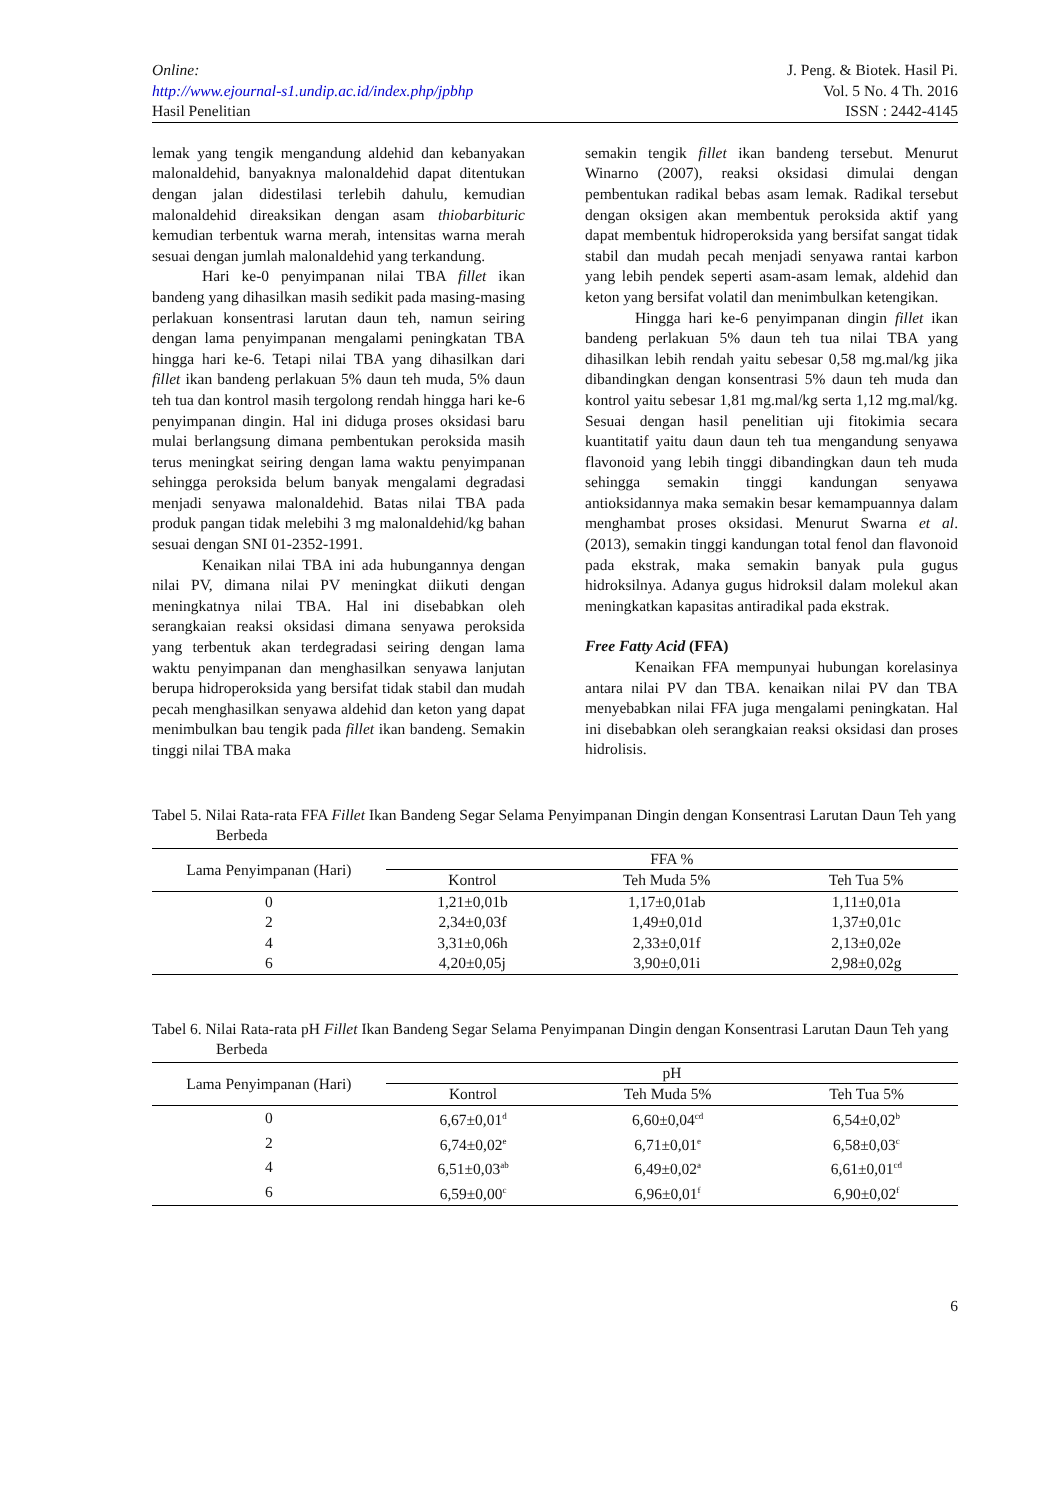Online:
http://www.ejournal-s1.undip.ac.id/index.php/jpbhp
Hasil Penelitian
J. Peng. & Biotek. Hasil Pi.
Vol. 5 No. 4 Th. 2016
ISSN : 2442-4145
lemak yang tengik mengandung aldehid dan kebanyakan malonaldehid, banyaknya malonaldehid dapat ditentukan dengan jalan didestilasi terlebih dahulu, kemudian malonaldehid direaksikan dengan asam thiobarbituric kemudian terbentuk warna merah, intensitas warna merah sesuai dengan jumlah malonaldehid yang terkandung.
Hari ke-0 penyimpanan nilai TBA fillet ikan bandeng yang dihasilkan masih sedikit pada masing-masing perlakuan konsentrasi larutan daun teh, namun seiring dengan lama penyimpanan mengalami peningkatan TBA hingga hari ke-6. Tetapi nilai TBA yang dihasilkan dari fillet ikan bandeng perlakuan 5% daun teh muda, 5% daun teh tua dan kontrol masih tergolong rendah hingga hari ke-6 penyimpanan dingin. Hal ini diduga proses oksidasi baru mulai berlangsung dimana pembentukan peroksida masih terus meningkat seiring dengan lama waktu penyimpanan sehingga peroksida belum banyak mengalami degradasi menjadi senyawa malonaldehid. Batas nilai TBA pada produk pangan tidak melebihi 3 mg malonaldehid/kg bahan sesuai dengan SNI 01-2352-1991.
Kenaikan nilai TBA ini ada hubungannya dengan nilai PV, dimana nilai PV meningkat diikuti dengan meningkatnya nilai TBA. Hal ini disebabkan oleh serangkaian reaksi oksidasi dimana senyawa peroksida yang terbentuk akan terdegradasi seiring dengan lama waktu penyimpanan dan menghasilkan senyawa lanjutan berupa hidroperoksida yang bersifat tidak stabil dan mudah pecah menghasilkan senyawa aldehid dan keton yang dapat menimbulkan bau tengik pada fillet ikan bandeng. Semakin tinggi nilai TBA maka
semakin tengik fillet ikan bandeng tersebut. Menurut Winarno (2007), reaksi oksidasi dimulai dengan pembentukan radikal bebas asam lemak. Radikal tersebut dengan oksigen akan membentuk peroksida aktif yang dapat membentuk hidroperoksida yang bersifat sangat tidak stabil dan mudah pecah menjadi senyawa rantai karbon yang lebih pendek seperti asam-asam lemak, aldehid dan keton yang bersifat volatil dan menimbulkan ketengikan.
Hingga hari ke-6 penyimpanan dingin fillet ikan bandeng perlakuan 5% daun teh tua nilai TBA yang dihasilkan lebih rendah yaitu sebesar 0,58 mg.mal/kg jika dibandingkan dengan konsentrasi 5% daun teh muda dan kontrol yaitu sebesar 1,81 mg.mal/kg serta 1,12 mg.mal/kg. Sesuai dengan hasil penelitian uji fitokimia secara kuantitatif yaitu daun daun teh tua mengandung senyawa flavonoid yang lebih tinggi dibandingkan daun teh muda sehingga semakin tinggi kandungan senyawa antioksidannya maka semakin besar kemampuannya dalam menghambat proses oksidasi. Menurut Swarna et al. (2013), semakin tinggi kandungan total fenol dan flavonoid pada ekstrak, maka semakin banyak pula gugus hidroksilnya. Adanya gugus hidroksil dalam molekul akan meningkatkan kapasitas antiradikal pada ekstrak.
Free Fatty Acid (FFA)
Kenaikan FFA mempunyai hubungan korelasinya antara nilai PV dan TBA. kenaikan nilai PV dan TBA menyebabkan nilai FFA juga mengalami peningkatan. Hal ini disebabkan oleh serangkaian reaksi oksidasi dan proses hidrolisis.
Tabel 5. Nilai Rata-rata FFA Fillet Ikan Bandeng Segar Selama Penyimpanan Dingin dengan Konsentrasi Larutan Daun Teh yang Berbeda
| Lama Penyimpanan (Hari) | FFA % | | |
| --- | --- | --- | --- |
| | Kontrol | Teh Muda 5% | Teh Tua 5% |
| 0 | 1,21±0,01b | 1,17±0,01ab | 1,11±0,01a |
| 2 | 2,34±0,03f | 1,49±0,01d | 1,37±0,01c |
| 4 | 3,31±0,06h | 2,33±0,01f | 2,13±0,02e |
| 6 | 4,20±0,05j | 3,90±0,01i | 2,98±0,02g |
Tabel 6. Nilai Rata-rata pH Fillet Ikan Bandeng Segar Selama Penyimpanan Dingin dengan Konsentrasi Larutan Daun Teh yang Berbeda
| Lama Penyimpanan (Hari) | pH | | |
| --- | --- | --- | --- |
| | Kontrol | Teh Muda 5% | Teh Tua 5% |
| 0 | 6,67±0,01<sup>d</sup> | 6,60±0,04<sup>cd</sup> | 6,54±0,02<sup>b</sup> |
| 2 | 6,74±0,02<sup>e</sup> | 6,71±0,01<sup>e</sup> | 6,58±0,03<sup>c</sup> |
| 4 | 6,51±0,03<sup>ab</sup> | 6,49±0,02<sup>a</sup> | 6,61±0,01<sup>cd</sup> |
| 6 | 6,59±0,00<sup>c</sup> | 6,96±0,01<sup>f</sup> | 6,90±0,02<sup>f</sup> |
6